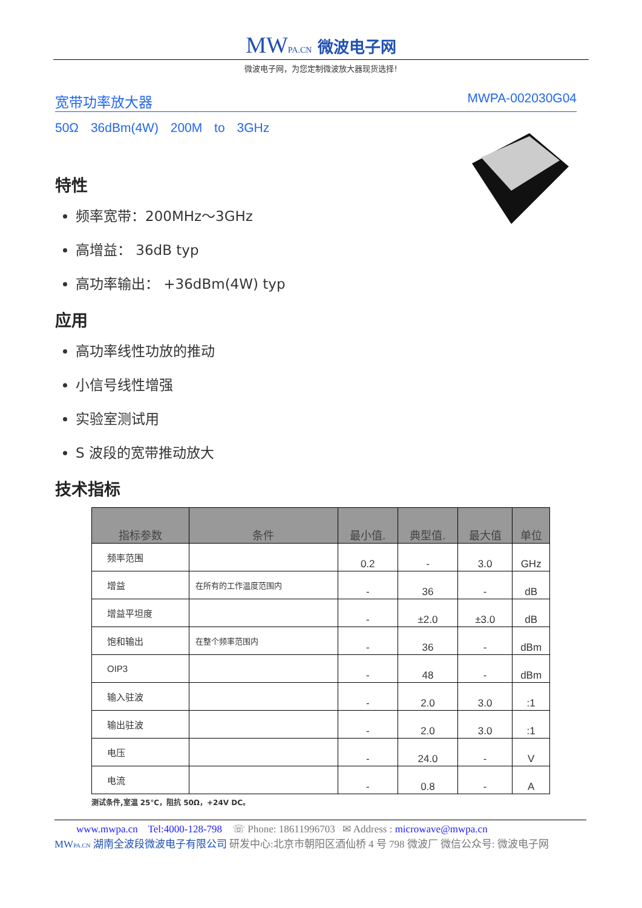MWPA.CN 微波电子网
微波电子网，为您定制微波放大器现货选择!
宽带功率放大器 MWPA-002030G04
50Ω 36dBm(4W) 200M to 3GHz
特性
频率宽带：200MHz～3GHz
高增益： 36dB typ
高功率输出： +36dBm(4W) typ
应用
高功率线性功放的推动
小信号线性增强
实验室测试用
S 波段的宽带推动放大
技术指标
| 指标参数 | 条件 | 最小值. | 典型值. | 最大值 | 单位 |
| --- | --- | --- | --- | --- | --- |
| 频率范围 | | 0.2 | - | 3.0 | GHz |
| 增益 | 在所有的工作温度范围内 | - | 36 | - | dB |
| 增益平坦度 | | - | ±2.0 | ±3.0 | dB |
| 饱和输出 | 在整个频率范围内 | - | 36 | - | dBm |
| OIP3 | | - | 48 | - | dBm |
| 输入驻波 | | - | 2.0 | 3.0 | :1 |
| 输出驻波 | | - | 2.0 | 3.0 | :1 |
| 电压 | | - | 24.0 | - | V |
| 电流 | | - | 0.8 | - | A |
测试条件,室温 25℃，阻抗 50Ω，+24V DC。
www.mwpa.cn Tel:4000-128-798 ☏ Phone: 18611996703 ✉ Address : microwave@mwpa.cn
MWPA.CN 湖南全波段微波电子有限公司 研发中心:北京市朝阳区酒仙桥 4 号 798 微波厂 微信公众号: 微波电子网